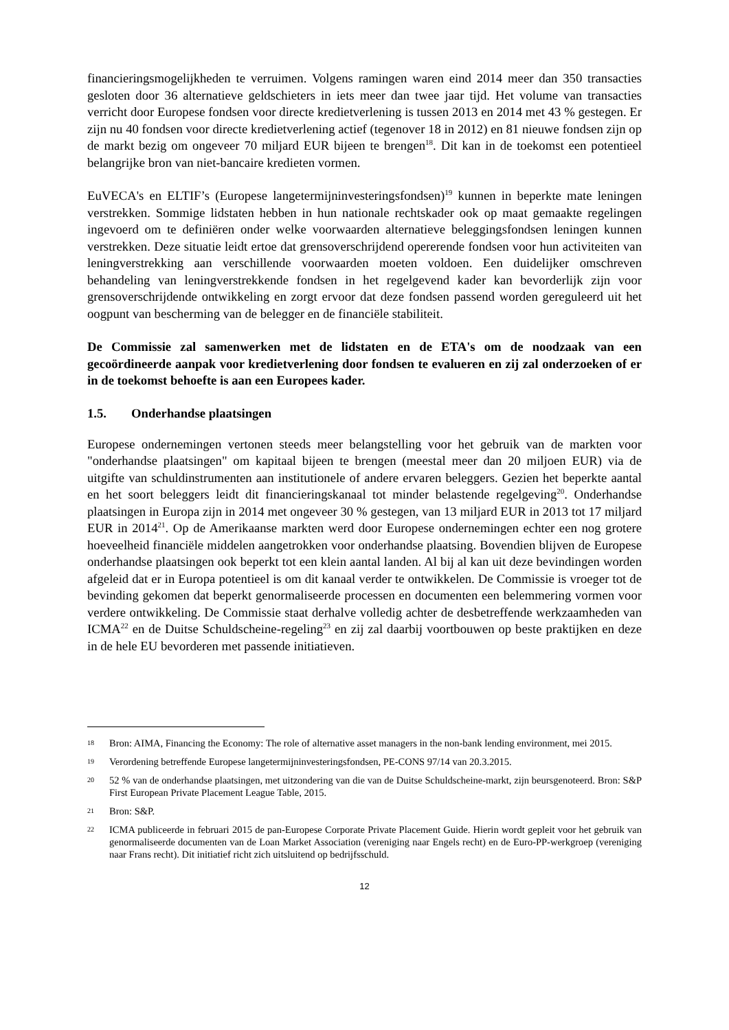financieringsmogelijkheden te verruimen. Volgens ramingen waren eind 2014 meer dan 350 transacties gesloten door 36 alternatieve geldschieters in iets meer dan twee jaar tijd. Het volume van transacties verricht door Europese fondsen voor directe kredietverlening is tussen 2013 en 2014 met 43 % gestegen. Er zijn nu 40 fondsen voor directe kredietverlening actief (tegenover 18 in 2012) en 81 nieuwe fondsen zijn op de markt bezig om ongeveer 70 miljard EUR bijeen te brengen<sup>18</sup>. Dit kan in de toekomst een potentieel belangrijke bron van niet-bancaire kredieten vormen.
EuVECA's en ELTIF’s (Europese langetermijninvesteringsfondsen)<sup>19</sup> kunnen in beperkte mate leningen verstrekken. Sommige lidstaten hebben in hun nationale rechtskader ook op maat gemaakte regelingen ingevoerd om te definiëren onder welke voorwaarden alternatieve beleggingsfondsen leningen kunnen verstrekken. Deze situatie leidt ertoe dat grensoverschrijdend opererende fondsen voor hun activiteiten van leningverstrekking aan verschillende voorwaarden moeten voldoen. Een duidelijker omschreven behandeling van leningverstrekkende fondsen in het regelgevend kader kan bevorderlijk zijn voor grensoverschrijdende ontwikkeling en zorgt ervoor dat deze fondsen passend worden gereguleerd uit het oogpunt van bescherming van de belegger en de financiële stabiliteit.
De Commissie zal samenwerken met de lidstaten en de ETA's om de noodzaak van een gecoördineerde aanpak voor kredietverlening door fondsen te evalueren en zij zal onderzoeken of er in de toekomst behoefte is aan een Europees kader.
1.5. Onderhandse plaatsingen
Europese ondernemingen vertonen steeds meer belangstelling voor het gebruik van de markten voor "onderhandse plaatsingen" om kapitaal bijeen te brengen (meestal meer dan 20 miljoen EUR) via de uitgifte van schuldinstrumenten aan institutionele of andere ervaren beleggers. Gezien het beperkte aantal en het soort beleggers leidt dit financieringskanaal tot minder belastende regelgeving<sup>20</sup>. Onderhandse plaatsingen in Europa zijn in 2014 met ongeveer 30 % gestegen, van 13 miljard EUR in 2013 tot 17 miljard EUR in 2014<sup>21</sup>. Op de Amerikaanse markten werd door Europese ondernemingen echter een nog grotere hoeveelheid financiële middelen aangetrokken voor onderhandse plaatsing. Bovendien blijven de Europese onderhandse plaatsingen ook beperkt tot een klein aantal landen. Al bij al kan uit deze bevindingen worden afgeleid dat er in Europa potentieel is om dit kanaal verder te ontwikkelen. De Commissie is vroeger tot de bevinding gekomen dat beperkt genormaliseerde processen en documenten een belemmering vormen voor verdere ontwikkeling. De Commissie staat derhalve volledig achter de desbetreffende werkzaamheden van ICMA<sup>22</sup> en de Duitse Schuldscheine-regeling<sup>23</sup> en zij zal daarbij voortbouwen op beste praktijken en deze in de hele EU bevorderen met passende initiatieven.
18 Bron: AIMA, Financing the Economy: The role of alternative asset managers in the non-bank lending environment, mei 2015.
19 Verordening betreffende Europese langetermijninvesteringsfondsen, PE-CONS 97/14 van 20.3.2015.
20 52 % van de onderhandse plaatsingen, met uitzondering van die van de Duitse Schuldscheine-markt, zijn beursgenoteerd. Bron: S&P First European Private Placement League Table, 2015.
21 Bron: S&P.
22 ICMA publiceerde in februari 2015 de pan-Europese Corporate Private Placement Guide. Hierin wordt gepleit voor het gebruik van genormaliseerde documenten van de Loan Market Association (vereniging naar Engels recht) en de Euro-PP-werkgroep (vereniging naar Frans recht). Dit initiatief richt zich uitsluitend op bedrijfsschuld.
12